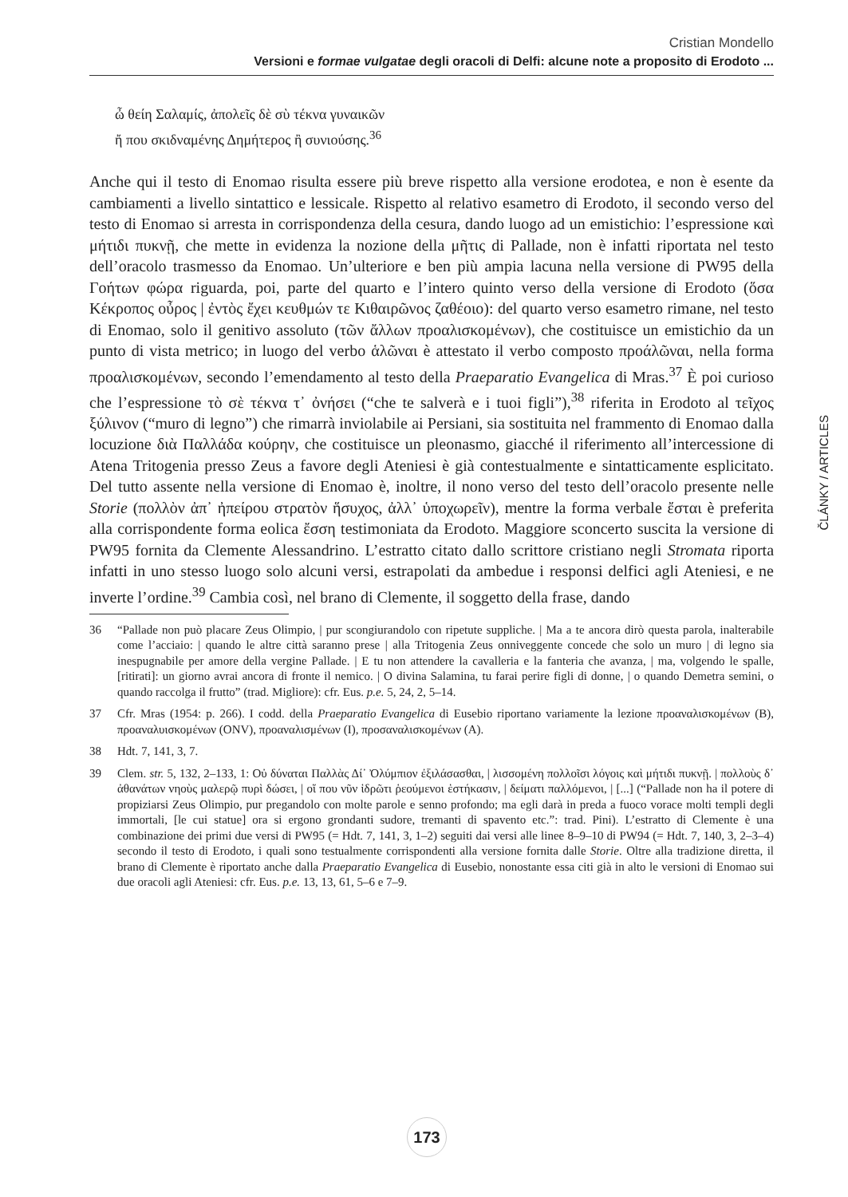Cristian Mondello
Versioni e formae vulgatae degli oracoli di Delfi: alcune note a proposito di Erodoto ...
ὦ θείη Σαλαμίς, ἀπολεῖς δὲ σὺ τέκνα γυναικῶν
ἤ που σκιδναμένης Δημήτερος ἢ συνιούσης.<sup>36</sup>
Anche qui il testo di Enomao risulta essere più breve rispetto alla versione erodotea, e non è esente da cambiamenti a livello sintattico e lessicale. Rispetto al relativo esametro di Erodoto, il secondo verso del testo di Enomao si arresta in corrispondenza della cesura, dando luogo ad un emistichio: l’espressione καὶ μήτιδι πυκνῇ, che mette in evidenza la nozione della μῆτις di Pallade, non è infatti riportata nel testo dell’oracolo trasmesso da Enomao. Un’ulteriore e ben più ampia lacuna nella versione di PW95 della Γοήτων φώρα riguarda, poi, parte del quarto e l’intero quinto verso della versione di Erodoto (ὅσα Κέκροπος οὖρος | ἐντὸς ἔχει κευθμών τε Κιθαιρῶνος ζαθέοιο): del quarto verso esametro rimane, nel testo di Enomao, solo il genitivo assoluto (τῶν ἄλλων προαλισκομένων), che costituisce un emistichio da un punto di vista metrico; in luogo del verbo ἁλῶναι è attestato il verbo composto προάλῶναι, nella forma προαλισκομένων, secondo l’emendamento al testo della Praeparatio Evangelica di Mras.<sup>37</sup> È poi curioso che l’espressione τὸ σὲ τέκνα τ᾽ ὀνήσει (“che te salverà e i tuoi figli”),<sup>38</sup> riferita in Erodoto al τεῖχος ξύλινον (“muro di legno”) che rimarrà inviolabile ai Persiani, sia sostituita nel frammento di Enomao dalla locuzione διὰ Παλλάδα κούρην, che costituisce un pleonasmo, giacché il riferimento all’intercessione di Atena Tritogenia presso Zeus a favore degli Ateniesi è già contestualmente e sintatticamente esplicitato. Del tutto assente nella versione di Enomao è, inoltre, il nono verso del testo dell’oracolo presente nelle Storie (πολλὸν ἀπ᾽ ἠπείρου στρατὸν ἥσυχος, ἀλλ᾽ ὑποχωρεῖν), mentre la forma verbale ἔσται è preferita alla corrispondente forma eolica ἔσση testimoniata da Erodoto. Maggiore sconcerto suscita la versione di PW95 fornita da Clemente Alessandrino. L’estratto citato dallo scrittore cristiano negli Stromata riporta infatti in uno stesso luogo solo alcuni versi, estrapolati da ambedue i responsi delfici agli Ateniesi, e ne inverte l’ordine.<sup>39</sup> Cambia così, nel brano di Clemente, il soggetto della frase, dando
36 “Pallade non può placare Zeus Olimpio, | pur scongiurandolo con ripetute suppliche. | Ma a te ancora dirò questa parola, inalterabile come l’acciaio: | quando le altre città saranno prese | alla Tritogenia Zeus onniveggente concede che solo un muro | di legno sia inespugnabile per amore della vergine Pallade. | E tu non attendere la cavalleria e la fanteria che avanza, | ma, volgendo le spalle, [ritirati]: un giorno avrai ancora di fronte il nemico. | O divina Salamina, tu farai perire figli di donne, | o quando Demetra semini, o quando raccolga il frutto” (trad. Migliore): cfr. Eus. p.e. 5, 24, 2, 5–14.
37 Cfr. Mras (1954: p. 266). I codd. della Praeparatio Evangelica di Eusebio riportano variamente la lezione προαναλισκομένων (B), προαναλυισκομένων (ONV), προαναλισμένων (I), προσαναλισκομένων (A).
38 Hdt. 7, 141, 3, 7.
39 Clem. str. 5, 132, 2–133, 1: Οὐ δύναται Παλλὰς Δί᾽ Ὀλύμπιον ἐξιλάσασθαι, | λισσομένη πολλοῖσι λόγοις καὶ μήτιδι πυκνῇ. | πολλοὺς δ᾽ ἀθανάτων νηοὺς μαλερῷ πυρὶ δώσει, | οἵ που νῦν ἱδρῶτι ῥεούμενοι ἑστήκασιν, | δείματι παλλόμενοι, | [...] (“Pallade non ha il potere di propiziarsi Zeus Olimpio, pur pregandolo con molte parole e senno profondo; ma egli darà in preda a fuoco vorace molti templi degli immortali, [le cui statue] ora si ergono grondanti sudore, tremanti di spavento etc.”: trad. Pini). L’estratto di Clemente è una combinazione dei primi due versi di PW95 (= Hdt. 7, 141, 3, 1–2) seguiti dai versi alle linee 8–9–10 di PW94 (= Hdt. 7, 140, 3, 2–3–4) secondo il testo di Erodoto, i quali sono testualmente corrispondenti alla versione fornita dalle Storie. Oltre alla tradizione diretta, il brano di Clemente è riportato anche dalla Praeparatio Evangelica di Eusebio, nonostante essa citi già in alto le versioni di Enomao sui due oracoli agli Ateniesi: cfr. Eus. p.e. 13, 13, 61, 5–6 e 7–9.
ČLÁNKY / ARTICLES
173